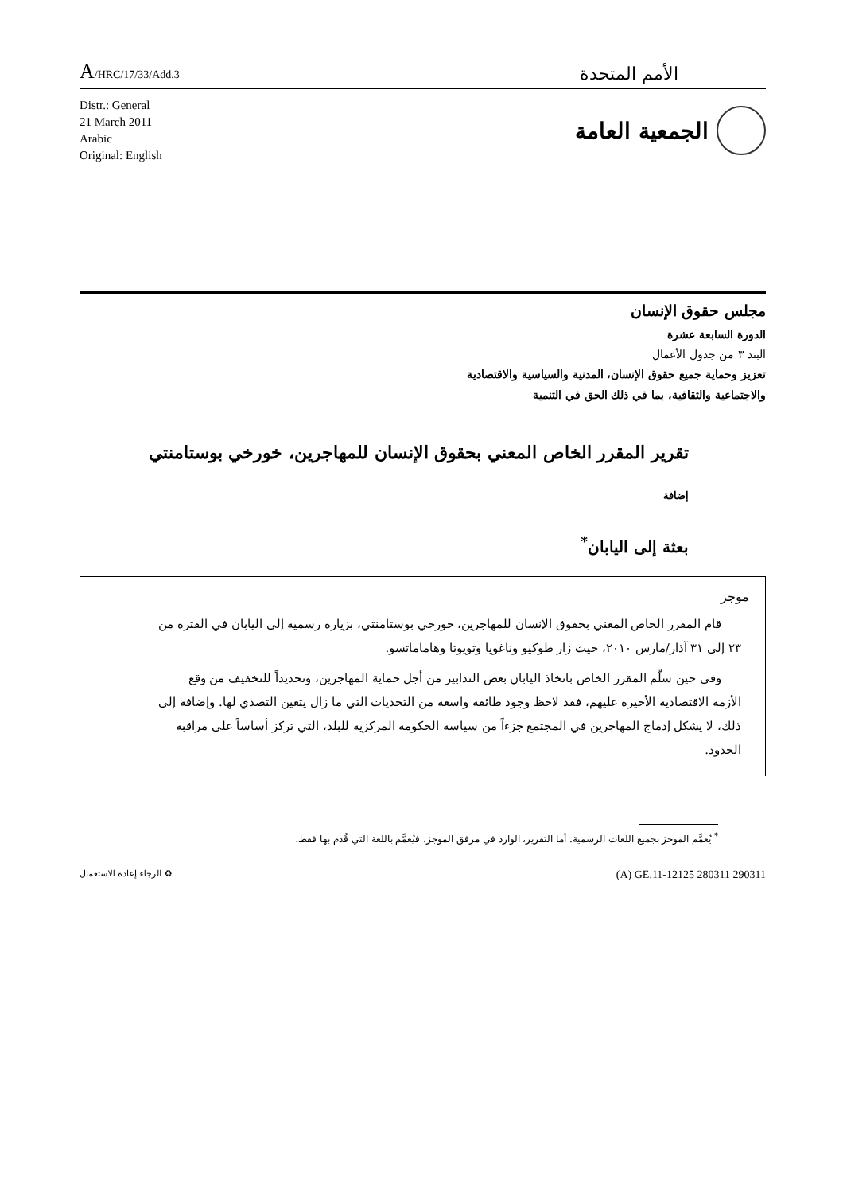A/HRC/17/33/Add.3
الأمم المتحدة
Distr.: General
21 March 2011
Arabic
Original: English
الجمعية العامة
مجلس حقوق الإنسان
الدورة السابعة عشرة
البند ٣ من جدول الأعمال
تعزيز وحماية جميع حقوق الإنسان، المدنية والسياسية والاقتصادية
والاجتماعية والثقافية، بما في ذلك الحق في التنمية
تقرير المقرر الخاص المعني بحقوق الإنسان للمهاجرين، خورخي بوستامنتي
إضافة
بعثة إلى اليابان<sup>*</sup>
موجز
قام المقرر الخاص المعني بحقوق الإنسان للمهاجرين، خورخي بوستامنتي، بزيارة رسمية إلى اليابان في الفترة من ٢٣ إلى ٣١ آذار/مارس ٢٠١٠، حيث زار طوكيو وناغويا وتويوتا وهاماماتسو.
وفي حين سلّم المقرر الخاص باتخاذ اليابان بعض التدابير من أجل حماية المهاجرين، وتحديداً للتخفيف من وقع الأزمة الاقتصادية الأخيرة عليهم، فقد لاحظ وجود طائفة واسعة من التحديات التي ما زال يتعين التصدي لها. وإضافة إلى ذلك، لا يشكل إدماج المهاجرين في المجتمع جزءاً من سياسة الحكومة المركزية للبلد، التي تركز أساساً على مراقبة الحدود.
<sup>*</sup> يُعمَّم الموجز بجميع اللغات الرسمية. أما التقرير، الوارد في مرفق الموجز، فيُعمَّم باللغة التي قُدم بها فقط.
♻ الرجاء إعادة الاستعمال
(A) GE.11-12125 280311 290311